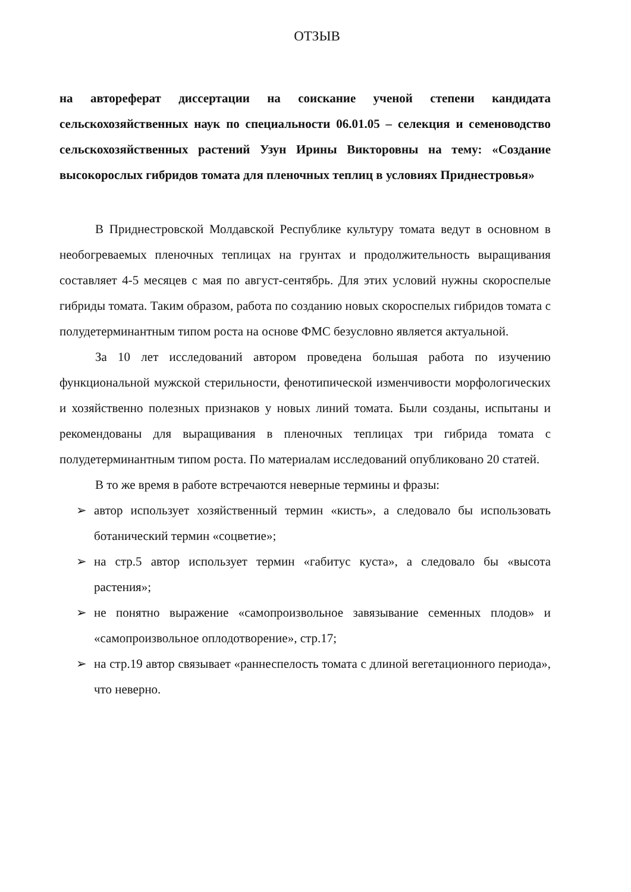ОТЗЫВ
на автореферат диссертации на соискание ученой степени кандидата сельскохозяйственных наук по специальности 06.01.05 – селекция и семеноводство сельскохозяйственных растений Узун Ирины Викторовны на тему: «Создание высокорослых гибридов томата для пленочных теплиц в условиях Приднестровья»
В Приднестровской Молдавской Республике культуру томата ведут в основном в необогреваемых пленочных теплицах на грунтах и продолжительность выращивания составляет 4-5 месяцев с мая по август-сентябрь. Для этих условий нужны скороспелые гибриды томата. Таким образом, работа по созданию новых скороспелых гибридов томата с полудетерминантным типом роста на основе ФМС безусловно является актуальной.
За 10 лет исследований автором проведена большая работа по изучению функциональной мужской стерильности, фенотипической изменчивости морфологических и хозяйственно полезных признаков у новых линий томата. Были созданы, испытаны и рекомендованы для выращивания в пленочных теплицах три гибрида томата с полудетерминантным типом роста. По материалам исследований опубликовано 20 статей.
В то же время в работе встречаются неверные термины и фразы:
➢ автор использует хозяйственный термин «кисть», а следовало бы использовать ботанический термин «соцветие»;
➢ на стр.5 автор использует термин «габитус куста», а следовало бы «высота растения»;
➢ не понятно выражение «самопроизвольное завязывание семенных плодов» и «самопроизвольное оплодотворение», стр.17;
➢ на стр.19 автор связывает «раннеспелость томата с длиной вегетационного периода», что неверно.